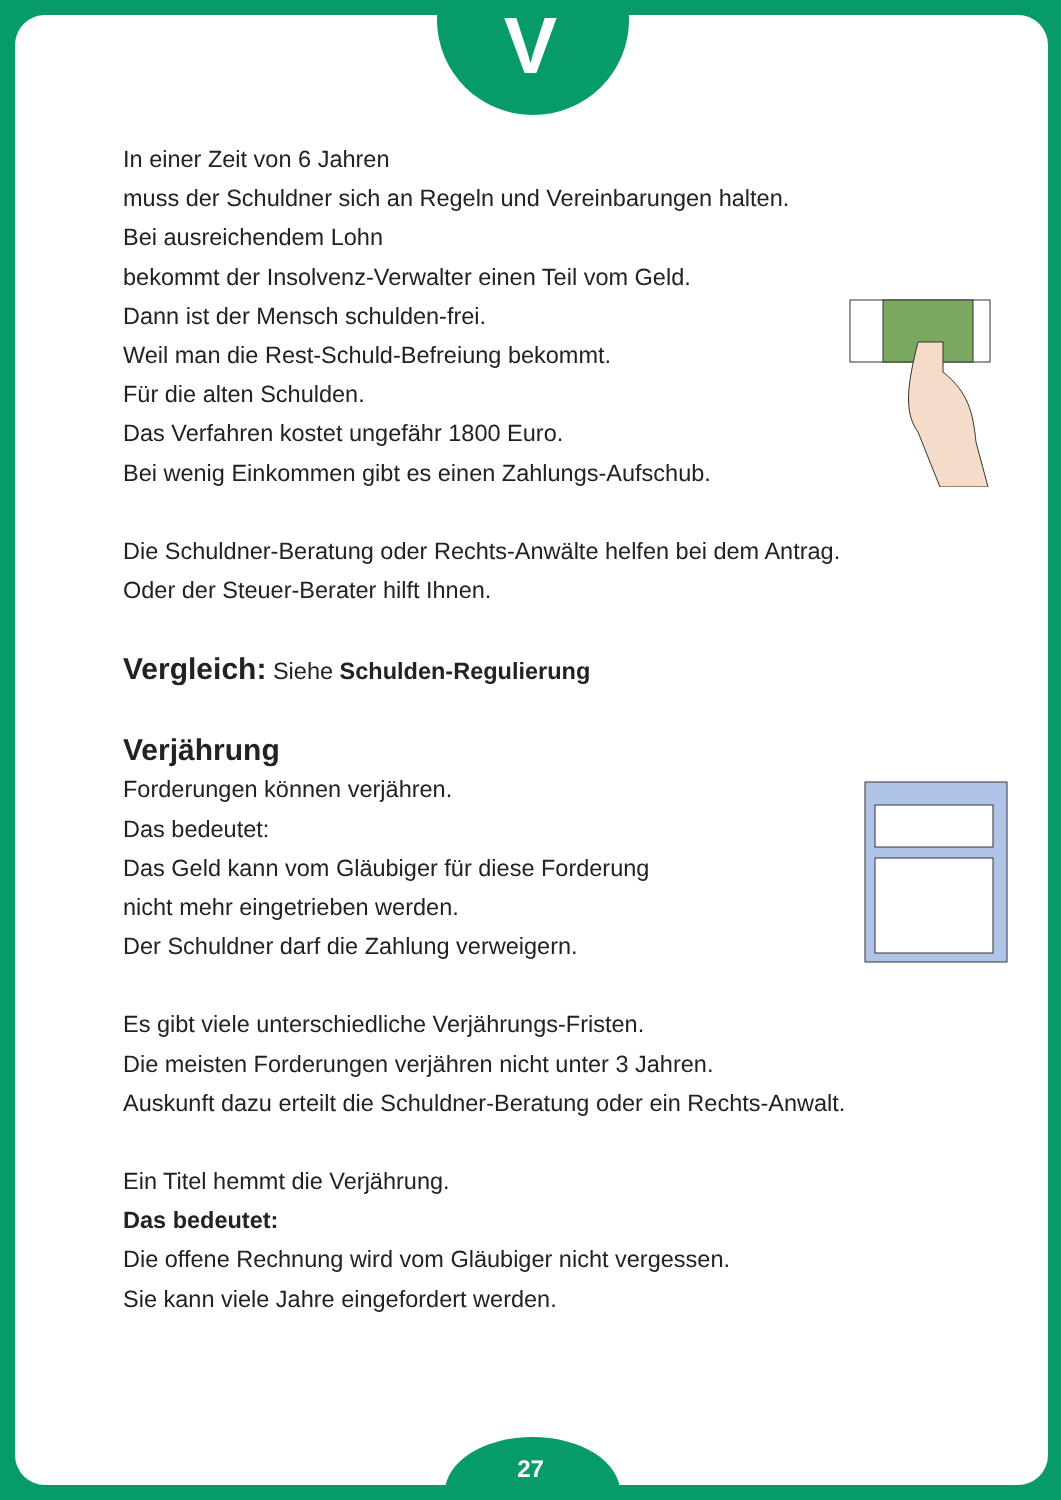V
In einer Zeit von 6 Jahren
muss der Schuldner sich an Regeln und Vereinbarungen halten.
Bei ausreichendem Lohn
bekommt der Insolvenz-Verwalter einen Teil vom Geld.
Dann ist der Mensch schulden-frei.
Weil man die Rest-Schuld-Befreiung bekommt.
Für die alten Schulden.
Das Verfahren kostet ungefähr 1800 Euro.
Bei wenig Einkommen gibt es einen Zahlungs-Aufschub.
Die Schuldner-Beratung oder Rechts-Anwälte helfen bei dem Antrag.
Oder der Steuer-Berater hilft Ihnen.
Vergleich: Siehe Schulden-Regulierung
Verjährung
Forderungen können verjähren.
Das bedeutet:
Das Geld kann vom Gläubiger für diese Forderung
nicht mehr eingetrieben werden.
Der Schuldner darf die Zahlung verweigern.
Es gibt viele unterschiedliche Verjährungs-Fristen.
Die meisten Forderungen verjähren nicht unter 3 Jahren.
Auskunft dazu erteilt die Schuldner-Beratung oder ein Rechts-Anwalt.
Ein Titel hemmt die Verjährung.
Das bedeutet:
Die offene Rechnung wird vom Gläubiger nicht vergessen.
Sie kann viele Jahre eingefordert werden.
27